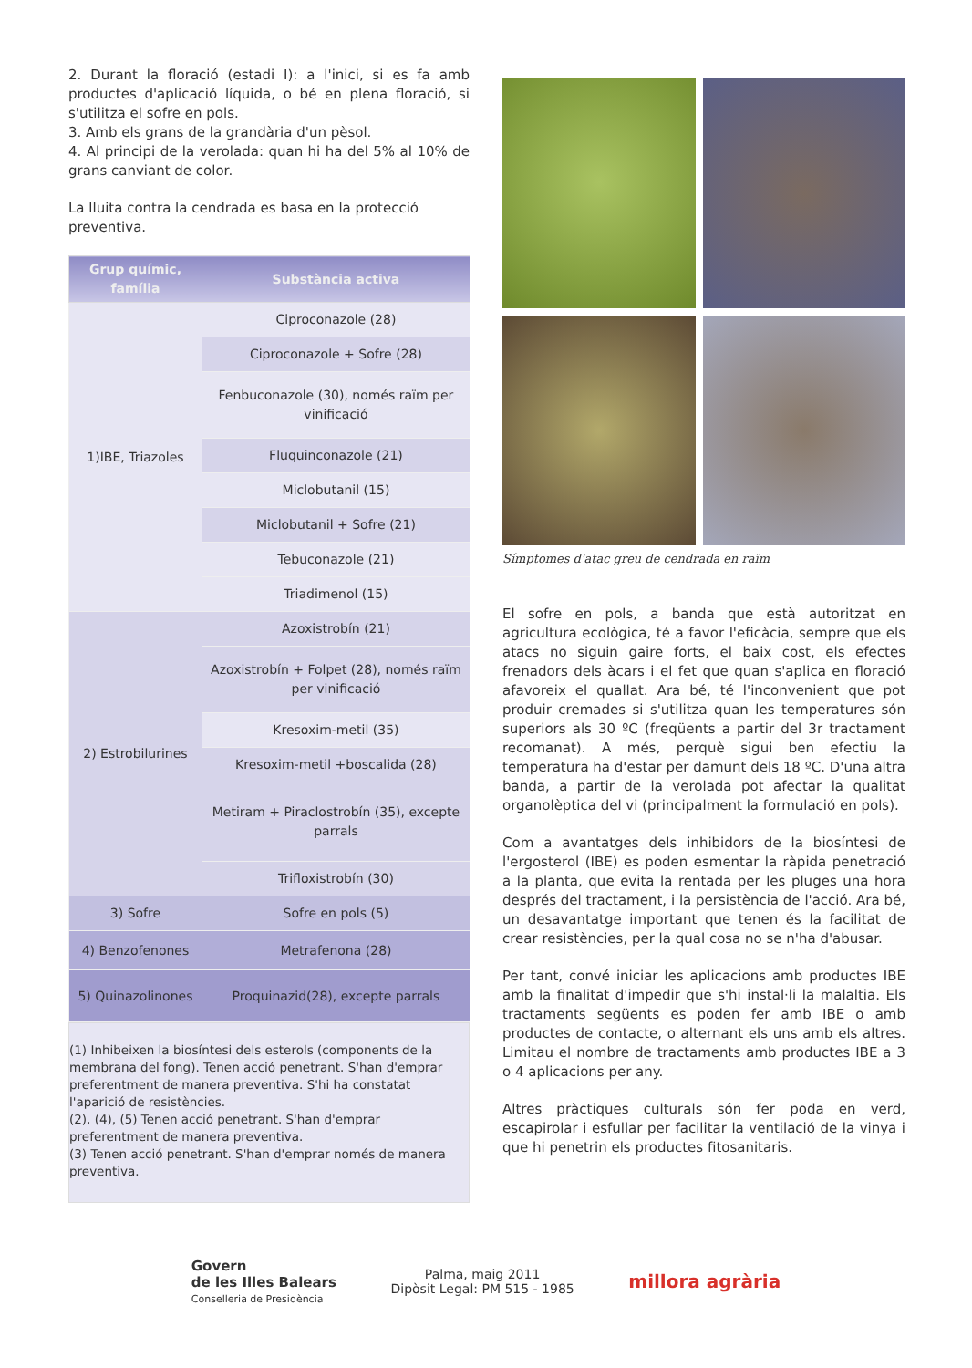2. Durant la floració (estadi I): a l'inici, si es fa amb productes d'aplicació líquida, o bé en plena floració, si s'utilitza el sofre en pols.
3. Amb els grans de la grandària d'un pèsol.
4. Al principi de la verolada: quan hi ha del 5% al 10% de grans canviant de color.
La lluita contra la cendrada es basa en la protecció preventiva.
| Grup químic, família | Substància activa |
| --- | --- |
| 1)IBE, Triazoles | Ciproconazole (28) |
| | Ciproconazole + Sofre (28) |
| | Fenbuconazole (30), només raïm per vinificació |
| | Fluquinconazole (21) |
| | Miclobutanil (15) |
| | Miclobutanil + Sofre (21) |
| | Tebuconazole (21) |
| | Triadimenol (15) |
| 2) Estrobilurines | Azoxistrobín (21) |
| | Azoxistrobín + Folpet (28), només raïm per vinificació |
| | Kresoxim-metil (35) |
| | Kresoxim-metil +boscalida (28) |
| | Metiram + Piraclostrobín (35), excepte parrals |
| | Trifloxistrobín (30) |
| 3) Sofre | Sofre en pols (5) |
| 4) Benzofenones | Metrafenona (28) |
| 5) Quinazolinones | Proquinazid(28), excepte parrals |
(1) Inhibeixen la biosíntesi dels esterols (components de la membrana del fong). Tenen acció penetrant. S'han d'emprar preferentment de manera preventiva. S'hi ha constatat l'aparició de resistències.
(2), (4), (5) Tenen acció penetrant. S'han d'emprar preferentment de manera preventiva.
(3) Tenen acció penetrant. S'han d'emprar només de manera preventiva.
Símptomes d'atac greu de cendrada en raïm
El sofre en pols, a banda que està autoritzat en agricultura ecològica, té a favor l'eficàcia, sempre que els atacs no siguin gaire forts, el baix cost, els efectes frenadors dels àcars i el fet que quan s'aplica en floració afavoreix el quallat. Ara bé, té l'inconvenient que pot produir cremades si s'utilitza quan les temperatures són superiors als 30 ºC (freqüents a partir del 3r tractament recomanat). A més, perquè sigui ben efectiu la temperatura ha d'estar per damunt dels 18 ºC. D'una altra banda, a partir de la verolada pot afectar la qualitat organolèptica del vi (principalment la formulació en pols).
Com a avantatges dels inhibidors de la biosíntesi de l'ergosterol (IBE) es poden esmentar la ràpida penetració a la planta, que evita la rentada per les pluges una hora després del tractament, i la persistència de l'acció. Ara bé, un desavantatge important que tenen és la facilitat de crear resistències, per la qual cosa no se n'ha d'abusar.
Per tant, convé iniciar les aplicacions amb productes IBE amb la finalitat d'impedir que s'hi instal·li la malaltia. Els tractaments següents es poden fer amb IBE o amb productes de contacte, o alternant els uns amb els altres. Limitau el nombre de tractaments amb productes IBE a 3 o 4 aplicacions per any.
Altres pràctiques culturals són fer poda en verd, escapirolar i esfullar per facilitar la ventilació de la vinya i que hi penetrin els productes fitosanitaris.
Govern
de les Illes Balears
Conselleria de Presidència
Palma, maig 2011
Dipòsit Legal: PM 515 - 1985
millora agrària